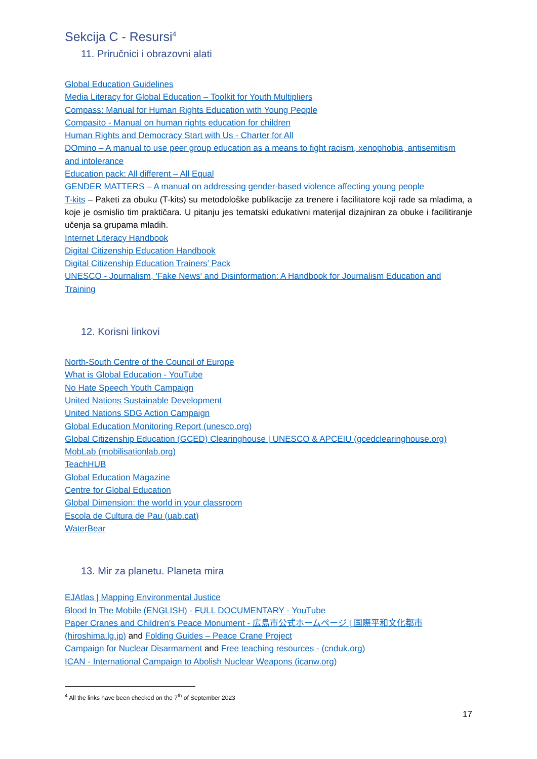Sekcija C - Resursi<sup>4</sup>
11. Priručnici i obrazovni alati
Global Education Guidelines
Media Literacy for Global Education – Toolkit for Youth Multipliers
Compass: Manual for Human Rights Education with Young People
Compasito - Manual on human rights education for children
Human Rights and Democracy Start with Us - Charter for All
DOmino – A manual to use peer group education as a means to fight racism, xenophobia, antisemitism and intolerance
Education pack: All different – All Equal
GENDER MATTERS – A manual on addressing gender-based violence affecting young people
T-kits – Paketi za obuku (T-kits) su metodološke publikacije za trenere i facilitatore koji rade sa mladima, a koje je osmislio tim praktičara. U pitanju jes tematski edukativni materijal dizajniran za obuke i facilitiranje učenja sa grupama mladih.
Internet Literacy Handbook
Digital Citizenship Education Handbook
Digital Citizenship Education Trainers’ Pack
UNESCO - Journalism, 'Fake News' and Disinformation: A Handbook for Journalism Education and Training
12. Korisni linkovi
North-South Centre of the Council of Europe
What is Global Education - YouTube
No Hate Speech Youth Campaign
United Nations Sustainable Development
United Nations SDG Action Campaign
Global Education Monitoring Report (unesco.org)
Global Citizenship Education (GCED) Clearinghouse | UNESCO & APCEIU (gcedclearinghouse.org)
MobLab (mobilisationlab.org)
TeachHUB
Global Education Magazine
Centre for Global Education
Global Dimension: the world in your classroom
Escola de Cultura de Pau (uab.cat)
WaterBear
13. Mir za planetu. Planeta mira
EJAtlas | Mapping Environmental Justice
Blood In The Mobile (ENGLISH) - FULL DOCUMENTARY - YouTube
Paper Cranes and Children's Peace Monument - 広島市公式ホームページ | 国際平和文化都市 (hiroshima.lg.jp) and Folding Guides – Peace Crane Project
Campaign for Nuclear Disarmament and Free teaching resources - (cnduk.org)
ICAN - International Campaign to Abolish Nuclear Weapons (icanw.org)
<sup>4</sup> All the links have been checked on the 7<sup>th</sup> of September 2023
17